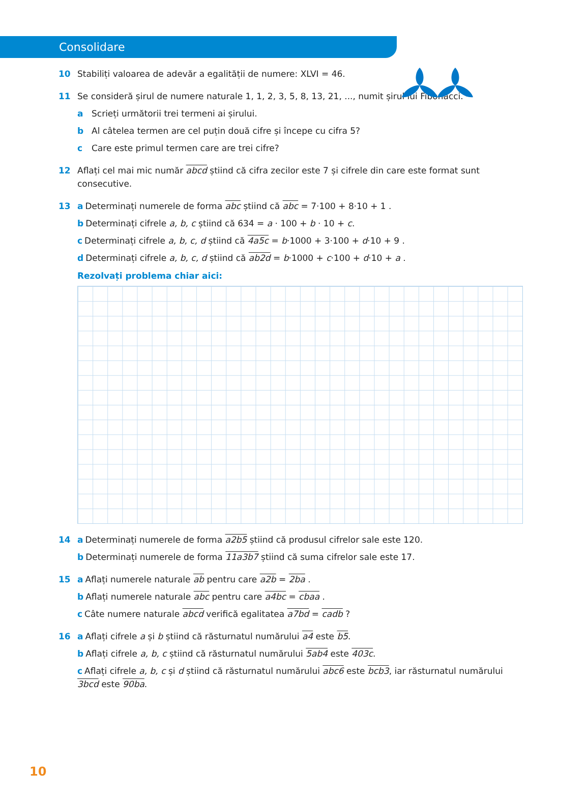Consolidare
10 Stabiliți valoarea de adevăr a egalității de numere: XLVI = 46.
11 Se consideră șirul de numere naturale 1, 1, 2, 3, 5, 8, 13, 21, ..., numit șirul lui Fibonacci.
a Scrieți următorii trei termeni ai șirului.
b Al câtelea termen are cel puțin două cifre și începe cu cifra 5?
c Care este primul termen care are trei cifre?
12 Aflați cel mai mic număr abcd știind că cifra zecilor este 7 și cifrele din care este format sunt consecutive.
13 a Determinați numerele de forma abc știind că abc = 7·100 + 8·10 + 1 .
b Determinați cifrele a, b, c știind că 634 = a · 100 + b · 10 + c.
c Determinați cifrele a, b, c, d știind că 4a5c = b·1000 + 3·100 + d·10 + 9 .
d Determinați cifrele a, b, c, d știind că ab2d = b·1000 + c·100 + d·10 + a .
Rezolvați problema chiar aici:
14 a Determinați numerele de forma a2b5 știind că produsul cifrelor sale este 120.
b Determinați numerele de forma 11a3b7 știind că suma cifrelor sale este 17.
15 a Aflați numerele naturale ab pentru care a2b = 2ba .
b Aflați numerele naturale abc pentru care a4bc = cbaa .
c Câte numere naturale abcd verifică egalitatea a7bd = cadb ?
16 a Aflați cifrele a și b știind că răsturnatul numărului a4 este b5.
b Aflați cifrele a, b, c știind că răsturnatul numărului 5ab4 este 403c.
c Aflați cifrele a, b, c și d știind că răsturnatul numărului abc6 este bcb3, iar răsturnatul numărului 3bcd este 90ba.
10